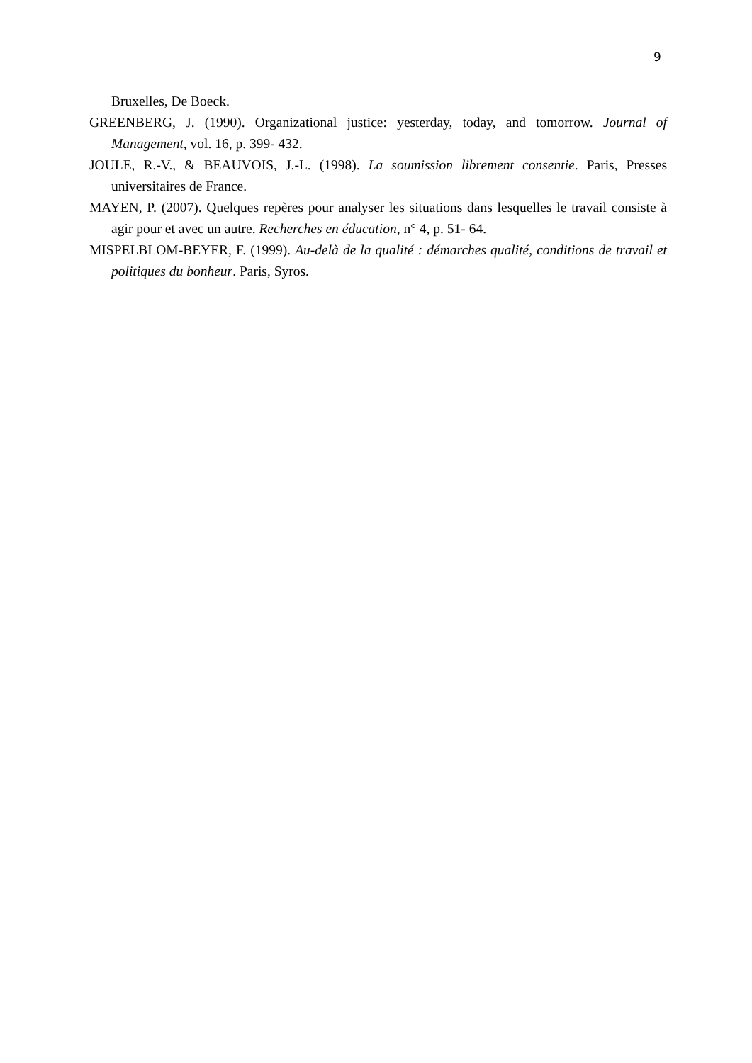9
Bruxelles, De Boeck.
GREENBERG, J. (1990). Organizational justice: yesterday, today, and tomorrow. Journal of Management, vol. 16, p. 399‑ 432.
JOULE, R.-V., & BEAUVOIS, J.-L. (1998). La soumission librement consentie. Paris, Presses universitaires de France.
MAYEN, P. (2007). Quelques repères pour analyser les situations dans lesquelles le travail consiste à agir pour et avec un autre. Recherches en éducation, n° 4, p. 51‑ 64.
MISPELBLOM-BEYER, F. (1999). Au-delà de la qualité : démarches qualité, conditions de travail et politiques du bonheur. Paris, Syros.